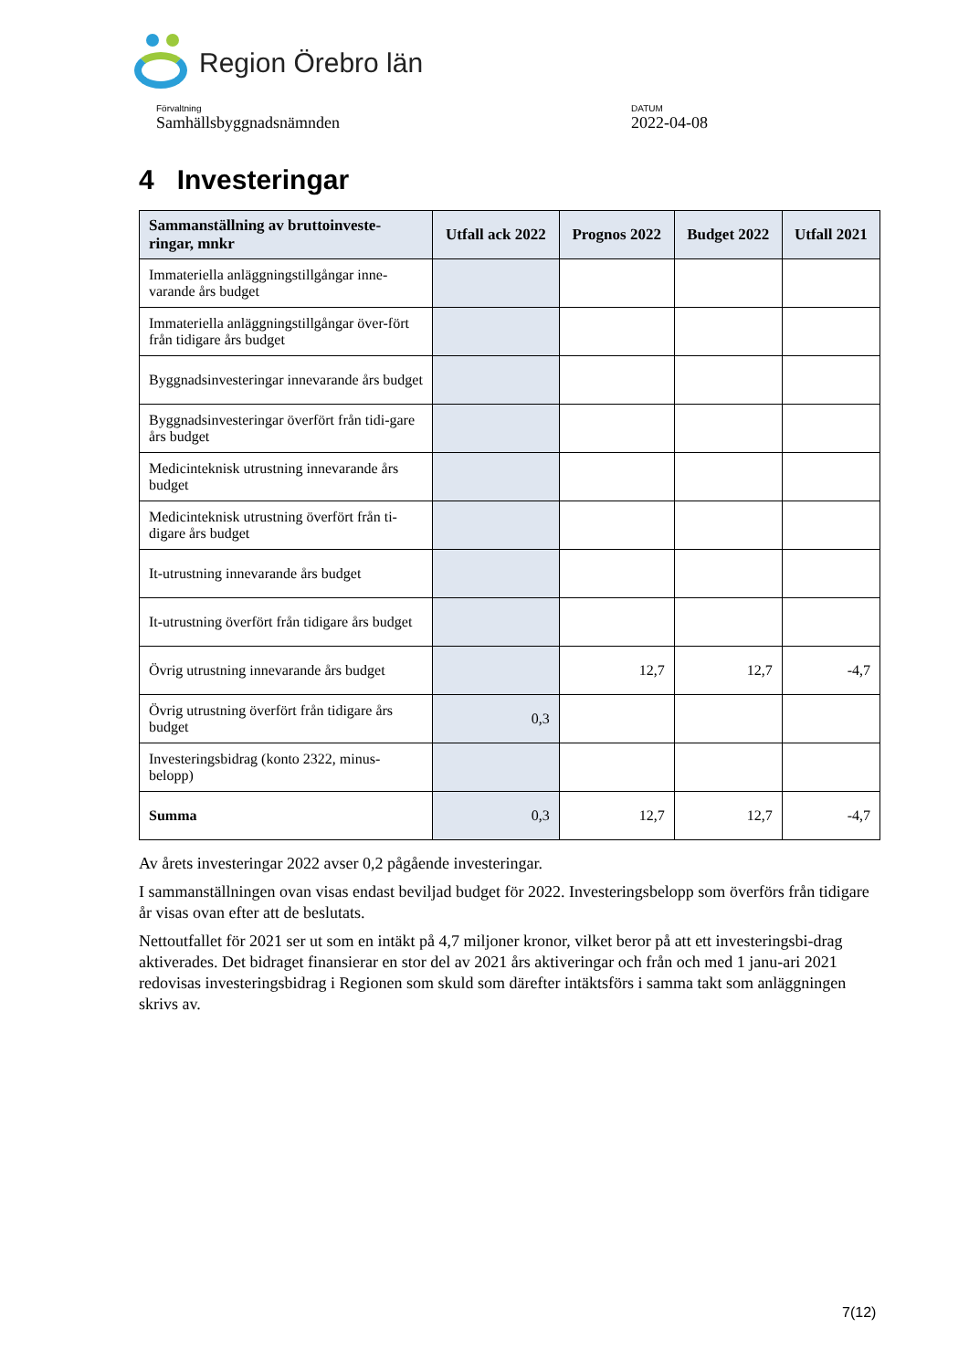Region Örebro län
Förvaltning
Samhällsbyggnadsnämnden
DATUM
2022-04-08
4 Investeringar
| Sammanställning av bruttoinveste-ringar, mnkr | Utfall ack 2022 | Prognos 2022 | Budget 2022 | Utfall 2021 |
| --- | --- | --- | --- | --- |
| Immateriella anläggningstillgångar inne-varande års budget | | | | |
| Immateriella anläggningstillgångar över-fört från tidigare års budget | | | | |
| Byggnadsinvesteringar innevarande års budget | | | | |
| Byggnadsinvesteringar överfört från tidi-gare års budget | | | | |
| Medicinteknisk utrustning innevarande års budget | | | | |
| Medicinteknisk utrustning överfört från ti-digare års budget | | | | |
| It-utrustning innevarande års budget | | | | |
| It-utrustning överfört från tidigare års budget | | | | |
| Övrig utrustning innevarande års budget | | 12,7 | 12,7 | -4,7 |
| Övrig utrustning överfört från tidigare års budget | 0,3 | | | |
| Investeringsbidrag (konto 2322, minus-belopp) | | | | |
| Summa | 0,3 | 12,7 | 12,7 | -4,7 |
Av årets investeringar 2022 avser 0,2 pågående investeringar.
I sammanställningen ovan visas endast beviljad budget för 2022. Investeringsbelopp som överförs från tidigare år visas ovan efter att de beslutats.
Nettoutfallet för 2021 ser ut som en intäkt på 4,7 miljoner kronor, vilket beror på att ett investeringsbi-drag aktiverades. Det bidraget finansierar en stor del av 2021 års aktiveringar och från och med 1 janu-ari 2021 redovisas investeringsbidrag i Regionen som skuld som därefter intäktsförs i samma takt som anläggningen skrivs av.
7(12)